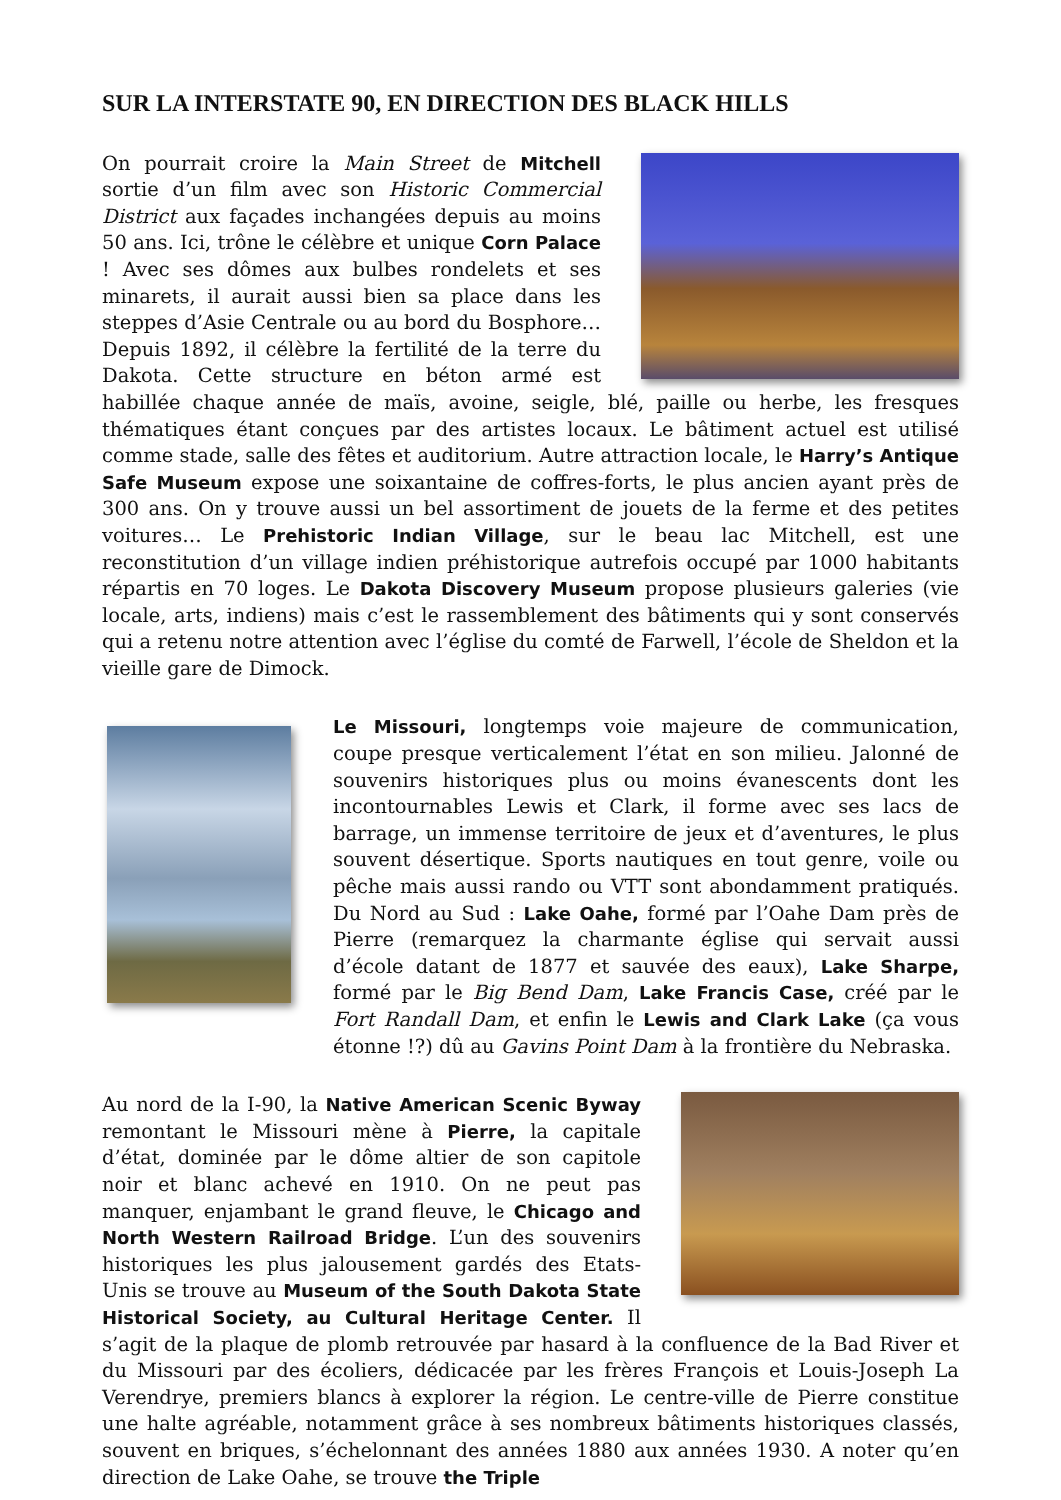SUR LA INTERSTATE 90, EN DIRECTION DES BLACK HILLS
On pourrait croire la Main Street de Mitchell sortie d’un film avec son Historic Commercial District aux façades inchangées depuis au moins 50 ans. Ici, trône le célèbre et unique Corn Palace ! Avec ses dômes aux bulbes rondelets et ses minarets, il aurait aussi bien sa place dans les steppes d’Asie Centrale ou au bord du Bosphore… Depuis 1892, il célèbre la fertilité de la terre du Dakota. Cette structure en béton armé est habillée chaque année de maïs, avoine, seigle, blé, paille ou herbe, les fresques thématiques étant conçues par des artistes locaux. Le bâtiment actuel est utilisé comme stade, salle des fêtes et auditorium. Autre attraction locale, le Harry’s Antique Safe Museum expose une soixantaine de coffres-forts, le plus ancien ayant près de 300 ans. On y trouve aussi un bel assortiment de jouets de la ferme et des petites voitures… Le Prehistoric Indian Village, sur le beau lac Mitchell, est une reconstitution d’un village indien préhistorique autrefois occupé par 1000 habitants répartis en 70 loges. Le Dakota Discovery Museum propose plusieurs galeries (vie locale, arts, indiens) mais c’est le rassemblement des bâtiments qui y sont conservés qui a retenu notre attention avec l’église du comté de Farwell, l’école de Sheldon et la vieille gare de Dimock.
Le Missouri, longtemps voie majeure de communication, coupe presque verticalement l’état en son milieu. Jalonné de souvenirs historiques plus ou moins évanescents dont les incontournables Lewis et Clark, il forme avec ses lacs de barrage, un immense territoire de jeux et d’aventures, le plus souvent désertique. Sports nautiques en tout genre, voile ou pêche mais aussi rando ou VTT sont abondamment pratiqués. Du Nord au Sud : Lake Oahe, formé par l’Oahe Dam près de Pierre (remarquez la charmante église qui servait aussi d’école datant de 1877 et sauvée des eaux), Lake Sharpe, formé par le Big Bend Dam, Lake Francis Case, créé par le Fort Randall Dam, et enfin le Lewis and Clark Lake (ça vous étonne !?) dû au Gavins Point Dam à la frontière du Nebraska.
Au nord de la I-90, la Native American Scenic Byway remontant le Missouri mène à Pierre, la capitale d’état, dominée par le dôme altier de son capitole noir et blanc achevé en 1910. On ne peut pas manquer, enjambant le grand fleuve, le Chicago and North Western Railroad Bridge. L’un des souvenirs historiques les plus jalousement gardés des Etats-Unis se trouve au Museum of the South Dakota State Historical Society, au Cultural Heritage Center. Il s’agit de la plaque de plomb retrouvée par hasard à la confluence de la Bad River et du Missouri par des écoliers, dédicacée par les frères François et Louis-Joseph La Verendrye, premiers blancs à explorer la région. Le centre-ville de Pierre constitue une halte agréable, notamment grâce à ses nombreux bâtiments historiques classés, souvent en briques, s’échelonnant des années 1880 aux années 1930. A noter qu’en direction de Lake Oahe, se trouve the Triple